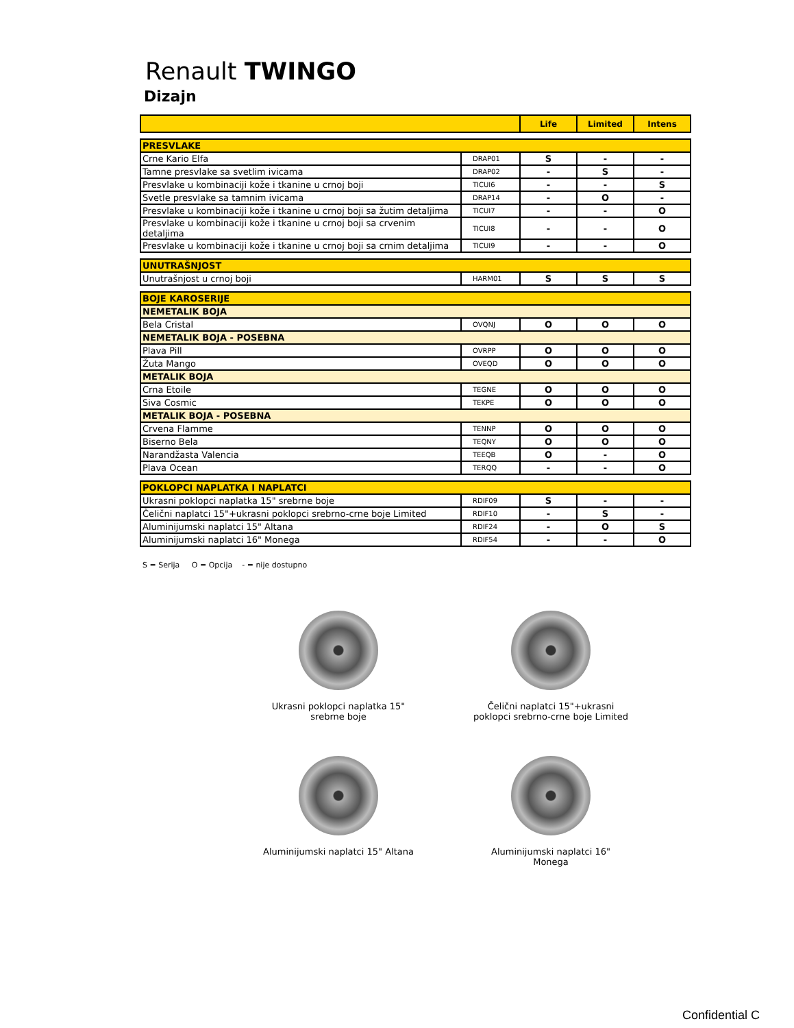Renault TWINGO
Dizajn
| | | Life | Limited | Intens |
| --- | --- | --- | --- | --- |
| PRESVLAKE | | | | |
| Crne Kario Elfa | DRAP01 | S | - | - |
| Tamne presvlake sa svetlim ivicama | DRAP02 | - | S | - |
| Presvlake u kombinaciji kože i tkanine u crnoj boji | TICUI6 | - | - | S |
| Svetle presvlake sa tamnim ivicama | DRAP14 | - | O | - |
| Presvlake u kombinaciji kože i tkanine u crnoj boji sa žutim detaljima | TICUI7 | - | - | O |
| Presvlake u kombinaciji kože i tkanine u crnoj boji sa crvenim detaljima | TICUI8 | - | - | O |
| Presvlake u kombinaciji kože i tkanine u crnoj boji sa crnim detaljima | TICUI9 | - | - | O |
| UNUTRAŠNJOST | | | | |
| Unutrašnjost u crnoj boji | HARM01 | S | S | S |
| BOJE KAROSERIJE | | | | |
| NEMETALIK BOJA | | | | |
| Bela Cristal | OVQNJ | O | O | O |
| NEMETALIK BOJA - POSEBNA | | | | |
| Plava Pill | OVRPP | O | O | O |
| Žuta Mango | OVEQD | O | O | O |
| METALIK BOJA | | | | |
| Crna Etoile | TEGNE | O | O | O |
| Siva Cosmic | TEKPE | O | O | O |
| METALIK BOJA - POSEBNA | | | | |
| Crvena Flamme | TENNP | O | O | O |
| Biserno Bela | TEQNY | O | O | O |
| Narandžasta Valencia | TEEQB | O | - | O |
| Plava Ocean | TERQQ | - | - | O |
| POKLOPCI NAPLATKA I NAPLATCI | | | | |
| Ukrasni poklopci naplatka 15" srebrne boje | RDIF09 | S | - | - |
| Čelični naplatci 15"+ukrasni poklopci srebrno-crne boje Limited | RDIF10 | - | S | - |
| Aluminijumski naplatci 15" Altana | RDIF24 | - | O | S |
| Aluminijumski naplatci 16" Monega | RDIF54 | - | - | O |
S = Serija O = Opcija - = nije dostupno
Ukrasni poklopci naplatka 15"
srebrne boje
Čelični naplatci 15"+ukrasni
poklopci srebrno-crne boje Limited
Aluminijumski naplatci 15" Altana
Aluminijumski naplatci 16"
Monega
Confidential C